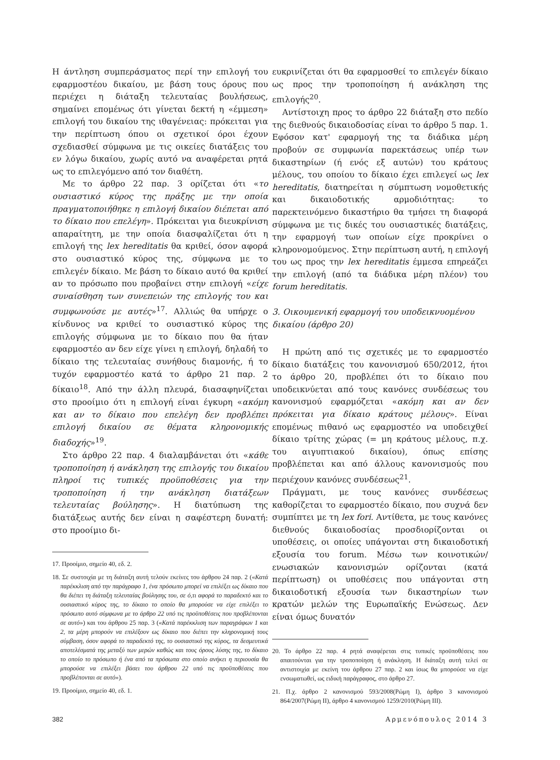Η άντληση συμπεράσματος περί την επιλογή του εφαρμοστέου δικαίου, με βάση τους όρους που περιέχει η διάταξη τελευταίας βουλήσεως, σημαίνει επομένως ότι γίνεται δεκτή η «έμμεση» επιλογή του δικαίου της ιθαγένειας: πρόκειται για την περίπτωση όπου οι σχετικοί όροι έχουν σχεδιασθεί σύμφωνα με τις οικείες διατάξεις του εν λόγω δικαίου, χωρίς αυτό να αναφέρεται ρητά ως το επιλεγόμενο από τον διαθέτη.
Με το άρθρο 22 παρ. 3 ορίζεται ότι «το ουσιαστικό κύρος της πράξης με την οποία πραγματοποιήθηκε η επιλογή δικαίου διέπεται από το δίκαιο που επελέγη». Πρόκειται για διευκρίνιση απαραίτητη, με την οποία διασφαλίζεται ότι η επιλογή της lex hereditatis θα κριθεί, όσον αφορά στο ουσιαστικό κύρος της, σύμφωνα με το επιλεγέν δίκαιο. Με βάση το δίκαιο αυτό θα κριθεί αν το πρόσωπο που προβαίνει στην επιλογή «είχε συναίσθηση των συνεπειών της επιλογής του και συμφωνούσε με αυτές»<sup>17</sup>. Αλλιώς θα υπήρχε ο κίνδυνος να κριθεί το ουσιαστικό κύρος της επιλογής σύμφωνα με το δίκαιο που θα ήταν εφαρμοστέο αν δεν είχε γίνει η επιλογή, δηλαδή το δίκαιο της τελευταίας συνήθους διαμονής, ή το τυχόν εφαρμοστέο κατά το άρθρο 21 παρ. 2 δίκαιο<sup>18</sup>. Από την άλλη πλευρά, διασαφηνίζεται στο προοίμιο ότι η επιλογή είναι έγκυρη «ακόμη και αν το δίκαιο που επελέγη δεν προβλέπει επιλογή δικαίου σε θέματα κληρονομικής διαδοχής»<sup>19</sup>.
Στο άρθρο 22 παρ. 4 διαλαμβάνεται ότι «κάθε τροποποίηση ή ανάκληση της επιλογής του δικαίου πληροί τις τυπικές προϋποθέσεις για την τροποποίηση ή την ανάκληση διατάξεων τελευταίας βούλησης». Η διατύπωση της διατάξεως αυτής δεν είναι η σαφέστερη δυνατή: στο προοίμιο δι-
17. Προοίμιο, σημείο 40, εδ. 2.
18. Σε συστοιχία με τη διάταξη αυτή τελούν εκείνες του άρθρου 24 παρ. 2 («Κατά παρέκκλιση από την παράγραφο 1, ένα πρόσωπο μπορεί να επιλέξει ως δίκαιο που θα διέπει τη διάταξη τελευταίας βούλησης του, σε ό,τι αφορά το παραδεκτό και το ουσιαστικό κύρος της, το δίκαιο το οποίο θα μπορούσε να είχε επιλέξει το πρόσωπο αυτό σύμφωνα με το άρθρο 22 υπό τις προϋποθέσεις που προβλέπονται σε αυτό») και του άρθρου 25 παρ. 3 («Κατά παρέκκλιση των παραγράφων 1 και 2, τα μέρη μπορούν να επιλέξουν ως δίκαιο που διέπει την κληρονομική τους σύμβαση, όσον αφορά το παραδεκτό της, το ουσιαστικό της κύρος, τα δεσμευτικά αποτελέσματά της μεταξύ των μερών καθώς και τους όρους λύσης της, το δίκαιο το οποίο το πρόσωπο ή ένα από τα πρόσωπα στο οποίο ανήκει η περιουσία θα μπορούσε να επιλέξει βάσει του άρθρου 22 υπό τις προϋποθέσεις που προβλέπονται σε αυτό»).
19. Προοίμιο, σημείο 40, εδ. 1.
ευκρινίζεται ότι θα εφαρμοσθεί το επιλεγέν δίκαιο ως προς την τροποποίηση ή ανάκληση της επιλογής<sup>20</sup>.
Αντίστοιχη προς το άρθρο 22 διάταξη στο πεδίο της διεθνούς δικαιοδοσίας είναι το άρθρο 5 παρ. 1. Εφόσον κατ' εφαρμογή της τα διάδικα μέρη προβούν σε συμφωνία παρεκτάσεως υπέρ των δικαστηρίων (ή ενός εξ αυτών) του κράτους μέλους, του οποίου το δίκαιο έχει επιλεγεί ως lex hereditatis, διατηρείται η σύμπτωση νομοθετικής και δικαιοδοτικής αρμοδιότητας: το παρεκτεινόμενο δικαστήριο θα τμήσει τη διαφορά σύμφωνα με τις δικές του ουσιαστικές διατάξεις, την εφαρμογή των οποίων είχε προκρίνει ο κληρονομούμενος. Στην περίπτωση αυτή, η επιλογή του ως προς την lex hereditatis έμμεσα επηρεάζει την επιλογή (από τα διάδικα μέρη πλέον) του forum hereditatis.
3. Οικουμενική εφαρμογή του υποδεικνυομένου δικαίου (άρθρο 20)
Η πρώτη από τις σχετικές με το εφαρμοστέο δίκαιο διατάξεις του κανονισμού 650/2012, ήτοι το άρθρο 20, προβλέπει ότι το δίκαιο που υποδεικνύεται από τους κανόνες συνδέσεως του κανονισμού εφαρμόζεται «ακόμη και αν δεν πρόκειται για δίκαιο κράτους μέλους». Είναι επομένως πιθανό ως εφαρμοστέο να υποδειχθεί δίκαιο τρίτης χώρας (= μη κράτους μέλους, π.χ. του αιγυπτιακού δικαίου), όπως επίσης προβλέπεται και από άλλους κανονισμούς που περιέχουν κανόνες συνδέσεως<sup>21</sup>.
Πράγματι, με τους κανόνες συνδέσεως καθορίζεται το εφαρμοστέο δίκαιο, που συχνά δεν συμπίπτει με τη lex fori. Αντίθετα, με τους κανόνες διεθνούς δικαιοδοσίας προσδιορίζονται οι υποθέσεις, οι οποίες υπάγονται στη δικαιοδοτική εξουσία του forum. Μέσω των κοινοτικών/ενωσιακών κανονισμών ορίζονται (κατά περίπτωση) οι υποθέσεις που υπάγονται στη δικαιοδοτική εξουσία των δικαστηρίων των κρατών μελών της Ευρωπαϊκής Ενώσεως. Δεν είναι όμως δυνατόν
20. Το άρθρο 22 παρ. 4 ρητά αναφέρεται στις τυπικές προϋποθέσεις που απαιτούνται για την τροποποίηση ή ανάκληση. Η διάταξη αυτή τελεί σε αντιστοιχία με εκείνη του άρθρου 27 παρ. 2 και ίσως θα μπορούσε να είχε ενσωματωθεί, ως ειδική παράγραφος, στο άρθρο 27.
21. Π.χ. άρθρο 2 κανονισμού 593/2008(Ρώμη Ι), άρθρο 3 κανονισμού 864/2007(Ρώμη ΙΙ), άρθρο 4 κανονισμού 1259/2010(Ρώμη ΙΙΙ).
382 Αρμενόπουλος 2014 3